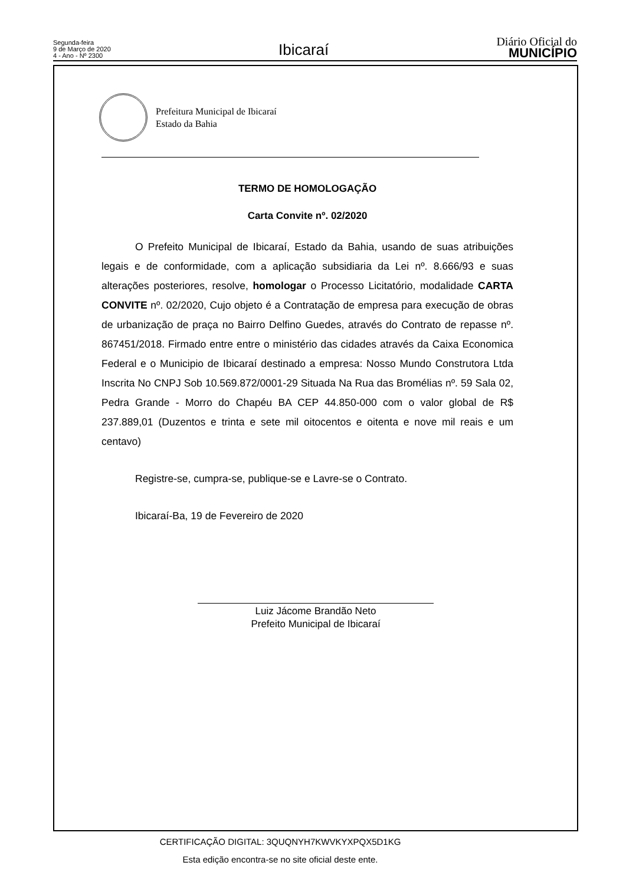Segunda-feira
9 de Março de 2020
4 - Ano - Nº 2300
Ibicaraí
Diário Oficial do
MUNICÍPIO
Prefeitura Municipal de Ibicaraí
Estado da Bahia
TERMO DE HOMOLOGAÇÃO
Carta Convite nº. 02/2020
O Prefeito Municipal de Ibicaraí, Estado da Bahia, usando de suas atribuições legais e de conformidade, com a aplicação subsidiaria da Lei nº. 8.666/93 e suas alterações posteriores, resolve, homologar o Processo Licitatório, modalidade CARTA CONVITE nº. 02/2020, Cujo objeto é a Contratação de empresa para execução de obras de urbanização de praça no Bairro Delfino Guedes, através do Contrato de repasse nº. 867451/2018. Firmado entre entre o ministério das cidades através da Caixa Economica Federal e o Municipio de Ibicaraí destinado a empresa: Nosso Mundo Construtora Ltda Inscrita No CNPJ Sob 10.569.872/0001-29 Situada Na Rua das Bromélias nº. 59 Sala 02, Pedra Grande - Morro do Chapéu BA CEP 44.850-000 com o valor global de R$ 237.889,01 (Duzentos e trinta e sete mil oitocentos e oitenta e nove mil reais e um centavo)
Registre-se, cumpra-se, publique-se e Lavre-se o Contrato.
Ibicaraí-Ba, 19 de Fevereiro de 2020
Luiz Jácome Brandão Neto
Prefeito Municipal de Ibicaraí
CERTIFICAÇÃO DIGITAL: 3QUQNYH7KWVKYXPQX5D1KG
Esta edição encontra-se no site oficial deste ente.